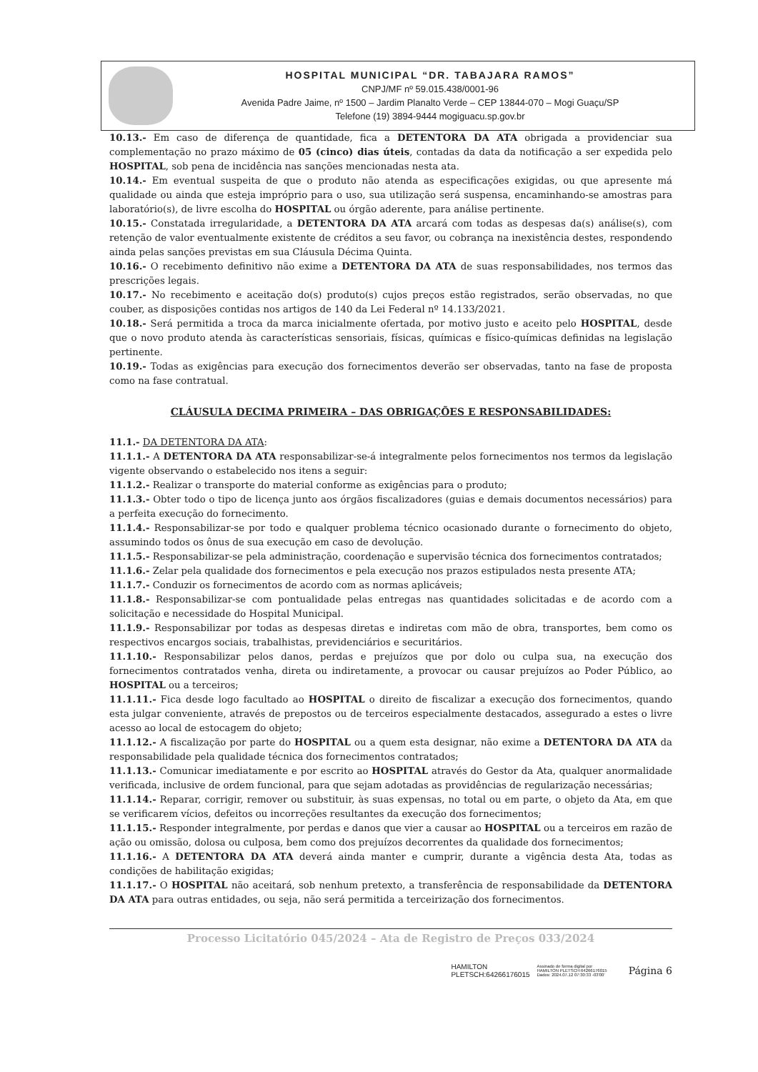HOSPITAL MUNICIPAL “DR. TABAJARA RAMOS”
CNPJ/MF nº 59.015.438/0001-96
Avenida Padre Jaime, nº 1500 – Jardim Planalto Verde – CEP 13844-070 – Mogi Guaçu/SP
Telefone (19) 3894-9444 mogiguacu.sp.gov.br
10.13.- Em caso de diferença de quantidade, fica a DETENTORA DA ATA obrigada a providenciar sua complementação no prazo máximo de 05 (cinco) dias úteis, contadas da data da notificação a ser expedida pelo HOSPITAL, sob pena de incidência nas sanções mencionadas nesta ata.
10.14.- Em eventual suspeita de que o produto não atenda as especificações exigidas, ou que apresente má qualidade ou ainda que esteja impróprio para o uso, sua utilização será suspensa, encaminhando-se amostras para laboratório(s), de livre escolha do HOSPITAL ou órgão aderente, para análise pertinente.
10.15.- Constatada irregularidade, a DETENTORA DA ATA arcará com todas as despesas da(s) análise(s), com retenção de valor eventualmente existente de créditos a seu favor, ou cobrança na inexistência destes, respondendo ainda pelas sanções previstas em sua Cláusula Décima Quinta.
10.16.- O recebimento definitivo não exime a DETENTORA DA ATA de suas responsabilidades, nos termos das prescrições legais.
10.17.- No recebimento e aceitação do(s) produto(s) cujos preços estão registrados, serão observadas, no que couber, as disposições contidas nos artigos de 140 da Lei Federal nº 14.133/2021.
10.18.- Será permitida a troca da marca inicialmente ofertada, por motivo justo e aceito pelo HOSPITAL, desde que o novo produto atenda às características sensoriais, físicas, químicas e físico-químicas definidas na legislação pertinente.
10.19.- Todas as exigências para execução dos fornecimentos deverão ser observadas, tanto na fase de proposta como na fase contratual.
CLÁUSULA DECIMA PRIMEIRA – DAS OBRIGAÇÕES E RESPONSABILIDADES:
11.1.- DA DETENTORA DA ATA:
11.1.1.- A DETENTORA DA ATA responsabilizar-se-á integralmente pelos fornecimentos nos termos da legislação vigente observando o estabelecido nos itens a seguir:
11.1.2.- Realizar o transporte do material conforme as exigências para o produto;
11.1.3.- Obter todo o tipo de licença junto aos órgãos fiscalizadores (guias e demais documentos necessários) para a perfeita execução do fornecimento.
11.1.4.- Responsabilizar-se por todo e qualquer problema técnico ocasionado durante o fornecimento do objeto, assumindo todos os ônus de sua execução em caso de devolução.
11.1.5.- Responsabilizar-se pela administração, coordenação e supervisão técnica dos fornecimentos contratados;
11.1.6.- Zelar pela qualidade dos fornecimentos e pela execução nos prazos estipulados nesta presente ATA;
11.1.7.- Conduzir os fornecimentos de acordo com as normas aplicáveis;
11.1.8.- Responsabilizar-se com pontualidade pelas entregas nas quantidades solicitadas e de acordo com a solicitação e necessidade do Hospital Municipal.
11.1.9.- Responsabilizar por todas as despesas diretas e indiretas com mão de obra, transportes, bem como os respectivos encargos sociais, trabalhistas, previdenciários e securitários.
11.1.10.- Responsabilizar pelos danos, perdas e prejuízos que por dolo ou culpa sua, na execução dos fornecimentos contratados venha, direta ou indiretamente, a provocar ou causar prejuízos ao Poder Público, ao HOSPITAL ou a terceiros;
11.1.11.- Fica desde logo facultado ao HOSPITAL o direito de fiscalizar a execução dos fornecimentos, quando esta julgar conveniente, através de prepostos ou de terceiros especialmente destacados, assegurado a estes o livre acesso ao local de estocagem do objeto;
11.1.12.- A fiscalização por parte do HOSPITAL ou a quem esta designar, não exime a DETENTORA DA ATA da responsabilidade pela qualidade técnica dos fornecimentos contratados;
11.1.13.- Comunicar imediatamente e por escrito ao HOSPITAL através do Gestor da Ata, qualquer anormalidade verificada, inclusive de ordem funcional, para que sejam adotadas as providências de regularização necessárias;
11.1.14.- Reparar, corrigir, remover ou substituir, às suas expensas, no total ou em parte, o objeto da Ata, em que se verificarem vícios, defeitos ou incorreções resultantes da execução dos fornecimentos;
11.1.15.- Responder integralmente, por perdas e danos que vier a causar ao HOSPITAL ou a terceiros em razão de ação ou omissão, dolosa ou culposa, bem como dos prejuízos decorrentes da qualidade dos fornecimentos;
11.1.16.- A DETENTORA DA ATA deverá ainda manter e cumprir, durante a vigência desta Ata, todas as condições de habilitação exigidas;
11.1.17.- O HOSPITAL não aceitará, sob nenhum pretexto, a transferência de responsabilidade da DETENTORA DA ATA para outras entidades, ou seja, não será permitida a terceirização dos fornecimentos.
Processo Licitatório 045/2024 – Ata de Registro de Preços 033/2024
HAMILTON
PLETSCH:64266176015
Assinado de forma digital por
HAMILTON PLETSCH:64266176015
Dados: 2024.07.12 07:30:33 -03'00'
Página 6